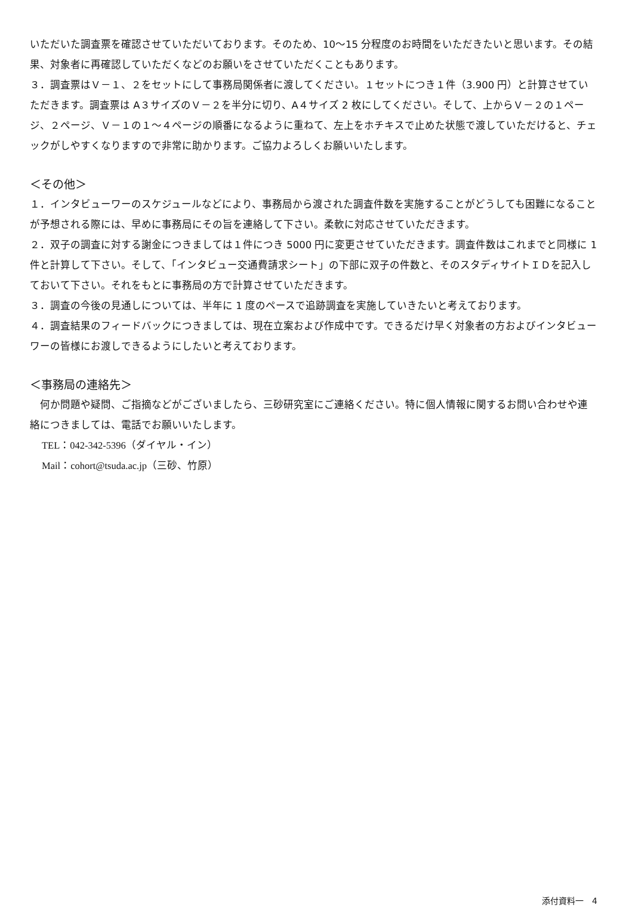いただいた調査票を確認させていただいております。そのため、10～15 分程度のお時間をいただきたいと思います。その結果、対象者に再確認していただくなどのお願いをさせていただくこともあります。
３．調査票はＶ－１、２をセットにして事務局関係者に渡してください。１セットにつき１件（3.900 円）と計算させていただきます。調査票は A３サイズのＶ－２を半分に切り、A４サイズ 2 枚にしてください。そして、上からＶ－２の１ページ、２ページ、Ｖ－１の１～４ページの順番になるように重ねて、左上をホチキスで止めた状態で渡していただけると、チェックがしやすくなりますので非常に助かります。ご協力よろしくお願いいたします。
＜その他＞
１．インタビューワーのスケジュールなどにより、事務局から渡された調査件数を実施することがどうしても困難になることが予想される際には、早めに事務局にその旨を連絡して下さい。柔軟に対応させていただきます。
２．双子の調査に対する謝金につきましては１件につき 5000 円に変更させていただきます。調査件数はこれまでと同様に 1 件と計算して下さい。そして、「インタビュー交通費請求シート」の下部に双子の件数と、そのスタディサイトＩＤを記入しておいて下さい。それをもとに事務局の方で計算させていただきます。
３．調査の今後の見通しについては、半年に 1 度のペースで追跡調査を実施していきたいと考えております。
４．調査結果のフィードバックにつきましては、現在立案および作成中です。できるだけ早く対象者の方およびインタビューワーの皆様にお渡しできるようにしたいと考えております。
＜事務局の連絡先＞
　何か問題や疑問、ご指摘などがございましたら、三砂研究室にご連絡ください。特に個人情報に関するお問い合わせや連絡につきましては、電話でお願いいたします。
TEL：042-342-5396（ダイヤル・イン）
Mail：cohort@tsuda.ac.jp（三砂、竹原）
添付資料一　4